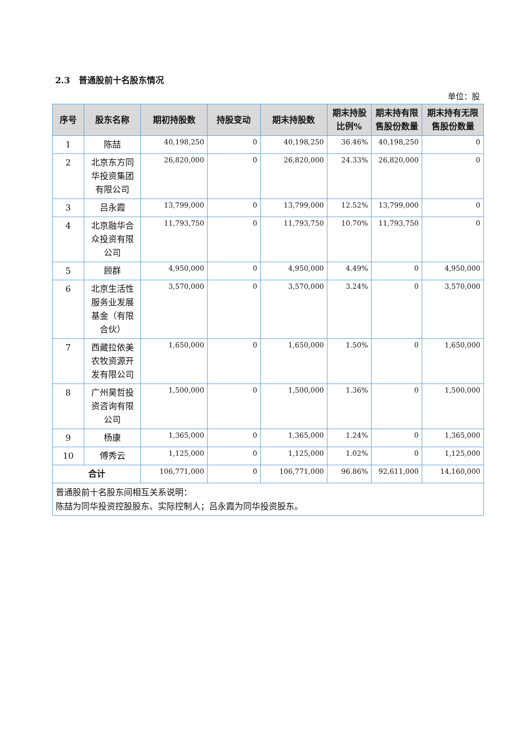2.3　普通股前十名股东情况
单位：股
| 序号 | 股东名称 | 期初持股数 | 持股变动 | 期末持股数 | 期末持股比例% | 期末持有限售股份数量 | 期末持有无限售股份数量 |
| --- | --- | --- | --- | --- | --- | --- | --- |
| 1 | 陈喆 | 40,198,250 | 0 | 40,198,250 | 36.46% | 40,198,250 | 0 |
| 2 | 北京东方同华投资集团有限公司 | 26,820,000 | 0 | 26,820,000 | 24.33% | 26,820,000 | 0 |
| 3 | 吕永霞 | 13,799,000 | 0 | 13,799,000 | 12.52% | 13,799,000 | 0 |
| 4 | 北京融华合众投资有限公司 | 11,793,750 | 0 | 11,793,750 | 10.70% | 11,793,750 | 0 |
| 5 | 顾群 | 4,950,000 | 0 | 4,950,000 | 4.49% | 0 | 4,950,000 |
| 6 | 北京生活性服务业发展基金（有限合伙） | 3,570,000 | 0 | 3,570,000 | 3.24% | 0 | 3,570,000 |
| 7 | 西藏拉依美农牧资源开发有限公司 | 1,650,000 | 0 | 1,650,000 | 1.50% | 0 | 1,650,000 |
| 8 | 广州昊哲投资咨询有限公司 | 1,500,000 | 0 | 1,500,000 | 1.36% | 0 | 1,500,000 |
| 9 | 杨康 | 1,365,000 | 0 | 1,365,000 | 1.24% | 0 | 1,365,000 |
| 10 | 傅秀云 | 1,125,000 | 0 | 1,125,000 | 1.02% | 0 | 1,125,000 |
| 合计 | | 106,771,000 | 0 | 106,771,000 | 96.86% | 92,611,000 | 14,160,000 |
| 普通股前十名股东间相互关系说明： 陈喆为同华投资控股股东、实际控制人；吕永霞为同华投资股东。 | | | | | | | |